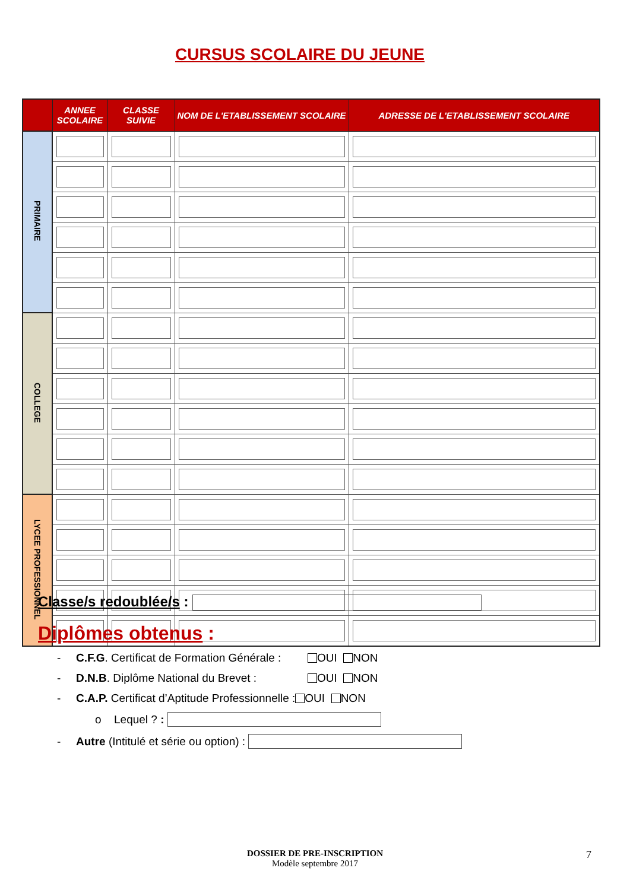CURSUS SCOLAIRE DU JEUNE
| | ANNEE SCOLAIRE | CLASSE SUIVIE | NOM DE L'ETABLISSEMENT SCOLAIRE | ADRESSE DE L'ETABLISSEMENT SCOLAIRE |
| --- | --- | --- | --- | --- |
| PRIMAIRE | | | | |
| COLLEGE | | | | |
| LYCEE PROFESSIONNEL | | | | |
Classe/s redoublée/s :
Diplômes obtenus :
- C.F.G. Certificat de Formation Générale : OUI NON
- D.N.B. Diplôme National du Brevet : OUI NON
- C.A.P. Certificat d’Aptitude Professionnelle : OUI NON
o Lequel ? :
- Autre (Intitulé et série ou option) :
DOSSIER DE PRE-INSCRIPTION
Modèle septembre 2017
7